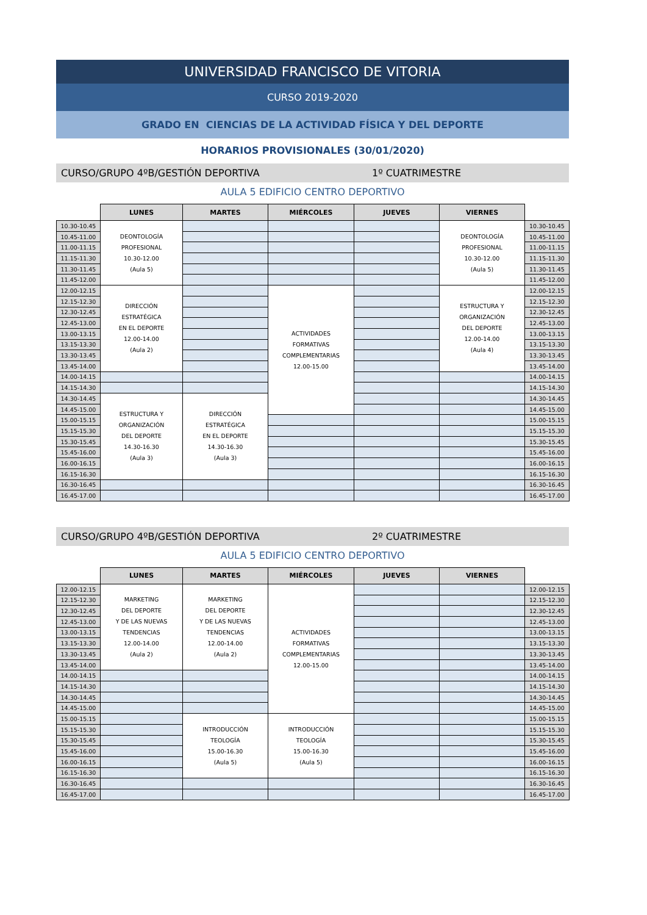UNIVERSIDAD FRANCISCO DE VITORIA
CURSO 2019-2020
GRADO EN CIENCIAS DE LA ACTIVIDAD FÍSICA Y DEL DEPORTE
HORARIOS PROVISIONALES (30/01/2020)
CURSO/GRUPO 4ºB/GESTIÓN DEPORTIVA 1º CUATRIMESTRE
AULA 5 EDIFICIO CENTRO DEPORTIVO
| | LUNES | MARTES | MIÉRCOLES | JUEVES | VIERNES | |
| --- | --- | --- | --- | --- | --- | --- |
| 10.30-10.45 | DEONTOLOGÍA PROFESIONAL 10.30-12.00 (Aula 5) | | | | DEONTOLOGÍA PROFESIONAL 10.30-12.00 (Aula 5) | 10.30-10.45 |
| 10.45-11.00 | | | | | | 10.45-11.00 |
| 11.00-11.15 | | | | | | 11.00-11.15 |
| 11.15-11.30 | | | | | | 11.15-11.30 |
| 11.30-11.45 | | | | | | 11.30-11.45 |
| 11.45-12.00 | | | | | | 11.45-12.00 |
| 12.00-12.15 | DIRECCIÓN ESTRATÉGICA EN EL DEPORTE 12.00-14.00 (Aula 2) | | ACTIVIDADES FORMATIVAS COMPLEMENTARIAS 12.00-15.00 | | ESTRUCTURA Y ORGANIZACIÓN DEL DEPORTE 12.00-14.00 (Aula 4) | 12.00-12.15 |
| 12.15-12.30 | | | | | | 12.15-12.30 |
| 12.30-12.45 | | | | | | 12.30-12.45 |
| 12.45-13.00 | | | | | | 12.45-13.00 |
| 13.00-13.15 | | | | | | 13.00-13.15 |
| 13.15-13.30 | | | | | | 13.15-13.30 |
| 13.30-13.45 | | | | | | 13.30-13.45 |
| 13.45-14.00 | | | | | | 13.45-14.00 |
| 14.00-14.15 | | | | | | 14.00-14.15 |
| 14.15-14.30 | | | | | | 14.15-14.30 |
| 14.30-14.45 | ESTRUCTURA Y ORGANIZACIÓN DEL DEPORTE 14.30-16.30 (Aula 3) | DIRECCIÓN ESTRATÉGICA EN EL DEPORTE 14.30-16.30 (Aula 3) | | | | 14.30-14.45 |
| 14.45-15.00 | | | | | | 14.45-15.00 |
| 15.00-15.15 | | | | | | 15.00-15.15 |
| 15.15-15.30 | | | | | | 15.15-15.30 |
| 15.30-15.45 | | | | | | 15.30-15.45 |
| 15.45-16.00 | | | | | | 15.45-16.00 |
| 16.00-16.15 | | | | | | 16.00-16.15 |
| 16.15-16.30 | | | | | | 16.15-16.30 |
| 16.30-16.45 | | | | | | 16.30-16.45 |
| 16.45-17.00 | | | | | | 16.45-17.00 |
CURSO/GRUPO 4ºB/GESTIÓN DEPORTIVA 2º CUATRIMESTRE
AULA 5 EDIFICIO CENTRO DEPORTIVO
| | LUNES | MARTES | MIÉRCOLES | JUEVES | VIERNES | |
| --- | --- | --- | --- | --- | --- | --- |
| 12.00-12.15 | MARKETING DEL DEPORTE Y DE LAS NUEVAS TENDENCIAS 12.00-14.00 (Aula 2) | MARKETING DEL DEPORTE Y DE LAS NUEVAS TENDENCIAS 12.00-14.00 (Aula 2) | ACTIVIDADES FORMATIVAS COMPLEMENTARIAS 12.00-15.00 | | | 12.00-12.15 |
| 12.15-12.30 | | | | | | 12.15-12.30 |
| 12.30-12.45 | | | | | | 12.30-12.45 |
| 12.45-13.00 | | | | | | 12.45-13.00 |
| 13.00-13.15 | | | | | | 13.00-13.15 |
| 13.15-13.30 | | | | | | 13.15-13.30 |
| 13.30-13.45 | | | | | | 13.30-13.45 |
| 13.45-14.00 | | | | | | 13.45-14.00 |
| 14.00-14.15 | | | | | | 14.00-14.15 |
| 14.15-14.30 | | | | | | 14.15-14.30 |
| 14.30-14.45 | | | | | | 14.30-14.45 |
| 14.45-15.00 | | | | | | 14.45-15.00 |
| 15.00-15.15 | | INTRODUCCIÓN TEOLOGÍA 15.00-16.30 (Aula 5) | INTRODUCCIÓN TEOLOGÍA 15.00-16.30 (Aula 5) | | | 15.00-15.15 |
| 15.15-15.30 | | | | | | 15.15-15.30 |
| 15.30-15.45 | | | | | | 15.30-15.45 |
| 15.45-16.00 | | | | | | 15.45-16.00 |
| 16.00-16.15 | | | | | | 16.00-16.15 |
| 16.15-16.30 | | | | | | 16.15-16.30 |
| 16.30-16.45 | | | | | | 16.30-16.45 |
| 16.45-17.00 | | | | | | 16.45-17.00 |